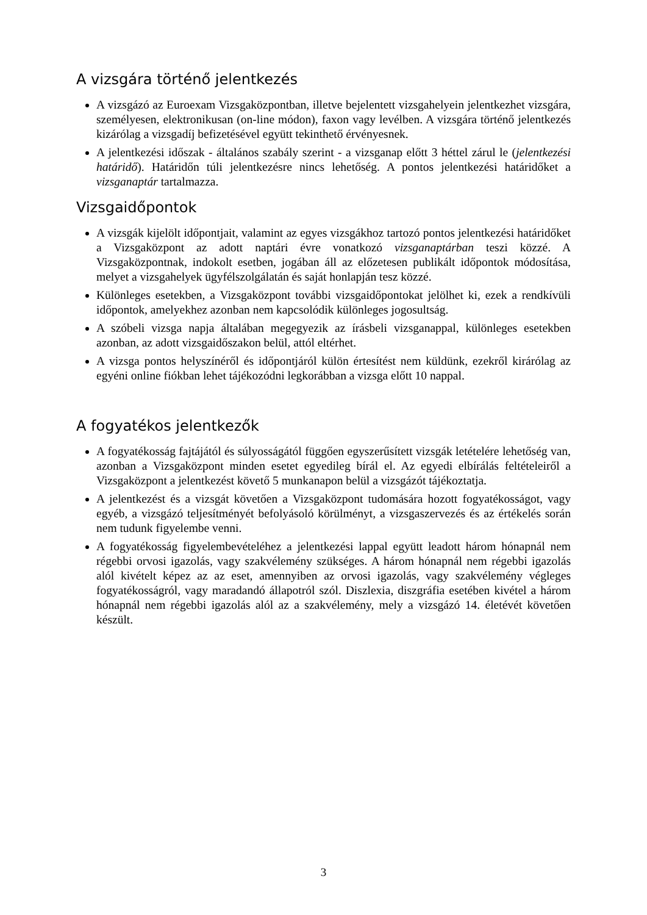A vizsgára történő jelentkezés
A vizsgázó az Euroexam Vizsgaközpontban, illetve bejelentett vizsgahelyein jelentkezhet vizsgára, személyesen, elektronikusan (on-line módon), faxon vagy levélben. A vizsgára történő jelentkezés kizárólag a vizsgadíj befizetésével együtt tekinthető érvényesnek.
A jelentkezési időszak - általános szabály szerint - a vizsganap előtt 3 héttel zárul le (jelentkezési határidő). Határidőn túli jelentkezésre nincs lehetőség. A pontos jelentkezési határidőket a vizsganaptár tartalmazza.
Vizsgaidőpontok
A vizsgák kijelölt időpontjait, valamint az egyes vizsgákhoz tartozó pontos jelentkezési határidőket a Vizsgaközpont az adott naptári évre vonatkozó vizsganaptárban teszi közzé. A Vizsgaközpontnak, indokolt esetben, jogában áll az előzetesen publikált időpontok módosítása, melyet a vizsgahelyek ügyfélszolgálatán és saját honlapján tesz közzé.
Különleges esetekben, a Vizsgaközpont további vizsgaidőpontokat jelölhet ki, ezek a rendkívüli időpontok, amelyekhez azonban nem kapcsolódik különleges jogosultság.
A szóbeli vizsga napja általában megegyezik az írásbeli vizsganappal, különleges esetekben azonban, az adott vizsgaidőszakon belül, attól eltérhet.
A vizsga pontos helyszínéről és időpontjáról külön értesítést nem küldünk, ezekről kirárólag az egyéni online fiókban lehet tájékozódni legkorábban a vizsga előtt 10 nappal.
A fogyatékos jelentkezők
A fogyatékosság fajtájától és súlyosságától függően egyszerűsített vizsgák letételére lehetőség van, azonban a Vizsgaközpont minden esetet egyedileg bírál el. Az egyedi elbírálás feltételeiről a Vizsgaközpont a jelentkezést követő 5 munkanapon belül a vizsgázót tájékoztatja.
A jelentkezést és a vizsgát követően a Vizsgaközpont tudomására hozott fogyatékosságot, vagy egyéb, a vizsgázó teljesítményét befolyásoló körülményt, a vizsgaszervezés és az értékelés során nem tudunk figyelembe venni.
A fogyatékosság figyelembevételéhez a jelentkezési lappal együtt leadott három hónapnál nem régebbi orvosi igazolás, vagy szakvélemény szükséges. A három hónapnál nem régebbi igazolás alól kivételt képez az az eset, amennyiben az orvosi igazolás, vagy szakvélemény végleges fogyatékosságról, vagy maradandó állapotról szól. Diszlexia, diszgráfia esetében kivétel a három hónapnál nem régebbi igazolás alól az a szakvélemény, mely a vizsgázó 14. életévét követően készült.
3